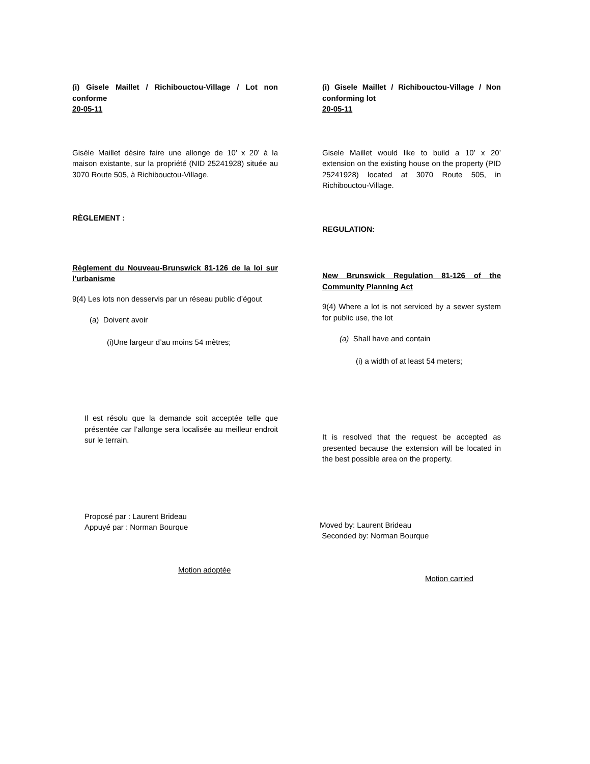(i) Gisele Maillet / Richibouctou-Village / Lot non conforme
20-05-11
Gisèle Maillet désire faire une allonge de 10’ x 20’ à la maison existante, sur la propriété (NID 25241928) située au 3070 Route 505, à Richibouctou-Village.
RÈGLEMENT :
Règlement du Nouveau-Brunswick 81-126 de la loi sur l’urbanisme
9(4) Les lots non desservis par un réseau public d’égout
(a) Doivent avoir
(i)Une largeur d’au moins 54 mètres;
Il est résolu que la demande soit acceptée telle que présentée car l’allonge sera localisée au meilleur endroit sur le terrain.
Proposé par : Laurent Brideau
Appuyé par : Norman Bourque
Motion adoptée
(i) Gisele Maillet / Richibouctou-Village / Non conforming lot
20-05-11
Gisele Maillet would like to build a 10’ x 20’ extension on the existing house on the property (PID 25241928) located at 3070 Route 505, in Richibouctou-Village.
REGULATION:
New Brunswick Regulation 81-126 of the Community Planning Act
9(4) Where a lot is not serviced by a sewer system for public use, the lot
(a) Shall have and contain
(i) a width of at least 54 meters;
It is resolved that the request be accepted as presented because the extension will be located in the best possible area on the property.
Moved by: Laurent Brideau
Seconded by: Norman Bourque
Motion carried